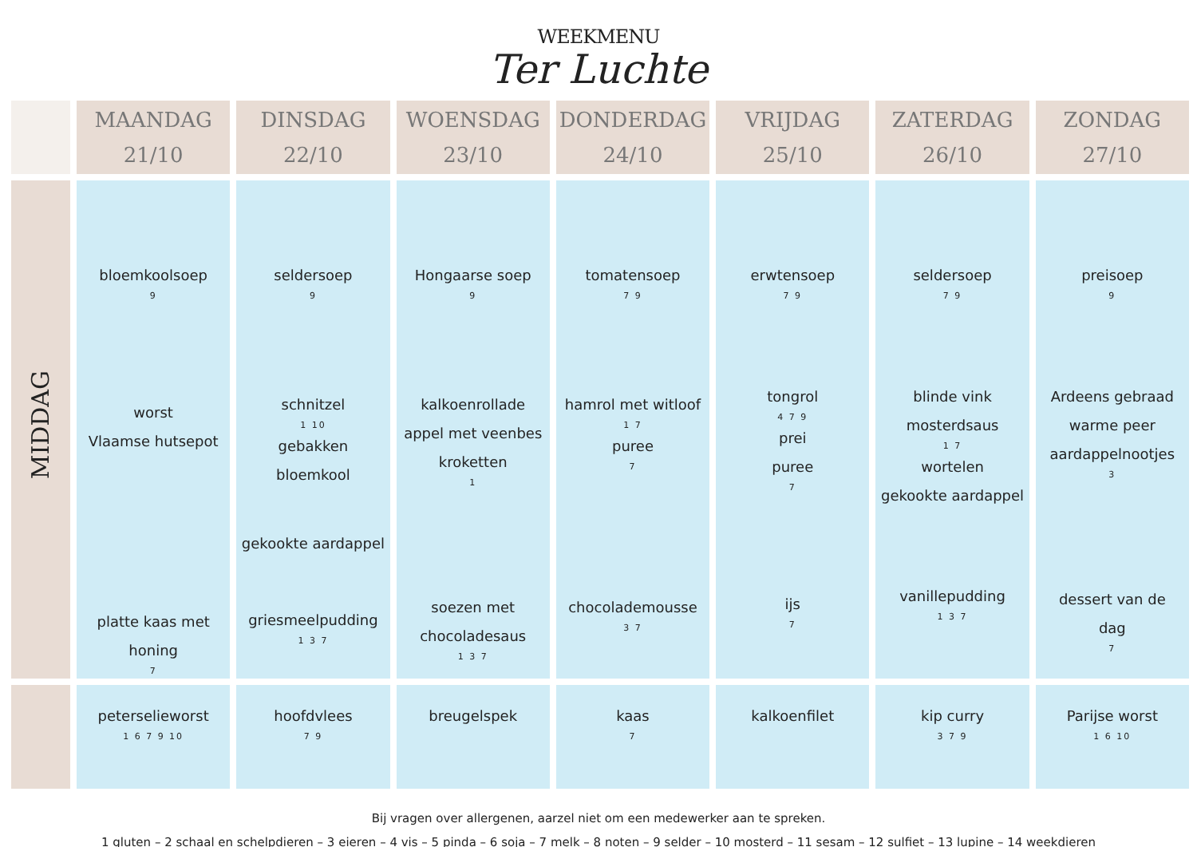WEEKMENU
Ter Luchte
| | MAANDAG 21/10 | DINSDAG 22/10 | WOENSDAG 23/10 | DONDERDAG 24/10 | VRIJDAG 25/10 | ZATERDAG 26/10 | ZONDAG 27/10 |
| --- | --- | --- | --- | --- | --- | --- | --- |
| MIDDAG | bloemkoolsoep 9 worst Vlaamse hutsepot platte kaas met honing 7 | seldersoep 9 schnitzel 1 10 gebakken bloemkool gekookte aardappel griesmeelpudding 1 3 7 | Hongaarse soep 9 kalkoenrollade appel met veenbes kroketten 1 soezen met chocoladesaus 1 3 7 | tomatensoep 7 9 hamrol met witloof 1 7 puree 7 chocolademousse 3 7 | erwtensoep 7 9 tongrol 4 7 9 prei puree 7 ijs 7 | seldersoep 7 9 blinde vink mosterdsaus 1 7 wortelen gekookte aardappel vanillepudding 1 3 7 | preisoep 9 Ardeens gebraad warme peer aardappelnootjes 3 dessert van de dag 7 |
| | peterselieworst 1 6 7 9 10 | hoofdvlees 7 9 | breugelspek | kaas 7 | kalkoenfilet | kip curry 3 7 9 | Parijse worst 1 6 10 |
Bij vragen over allergenen, aarzel niet om een medewerker aan te spreken.
1 gluten – 2 schaal en schelpdieren – 3 eieren – 4 vis – 5 pinda – 6 soja – 7 melk – 8 noten – 9 selder – 10 mosterd – 11 sesam – 12 sulfiet – 13 lupine – 14 weekdieren